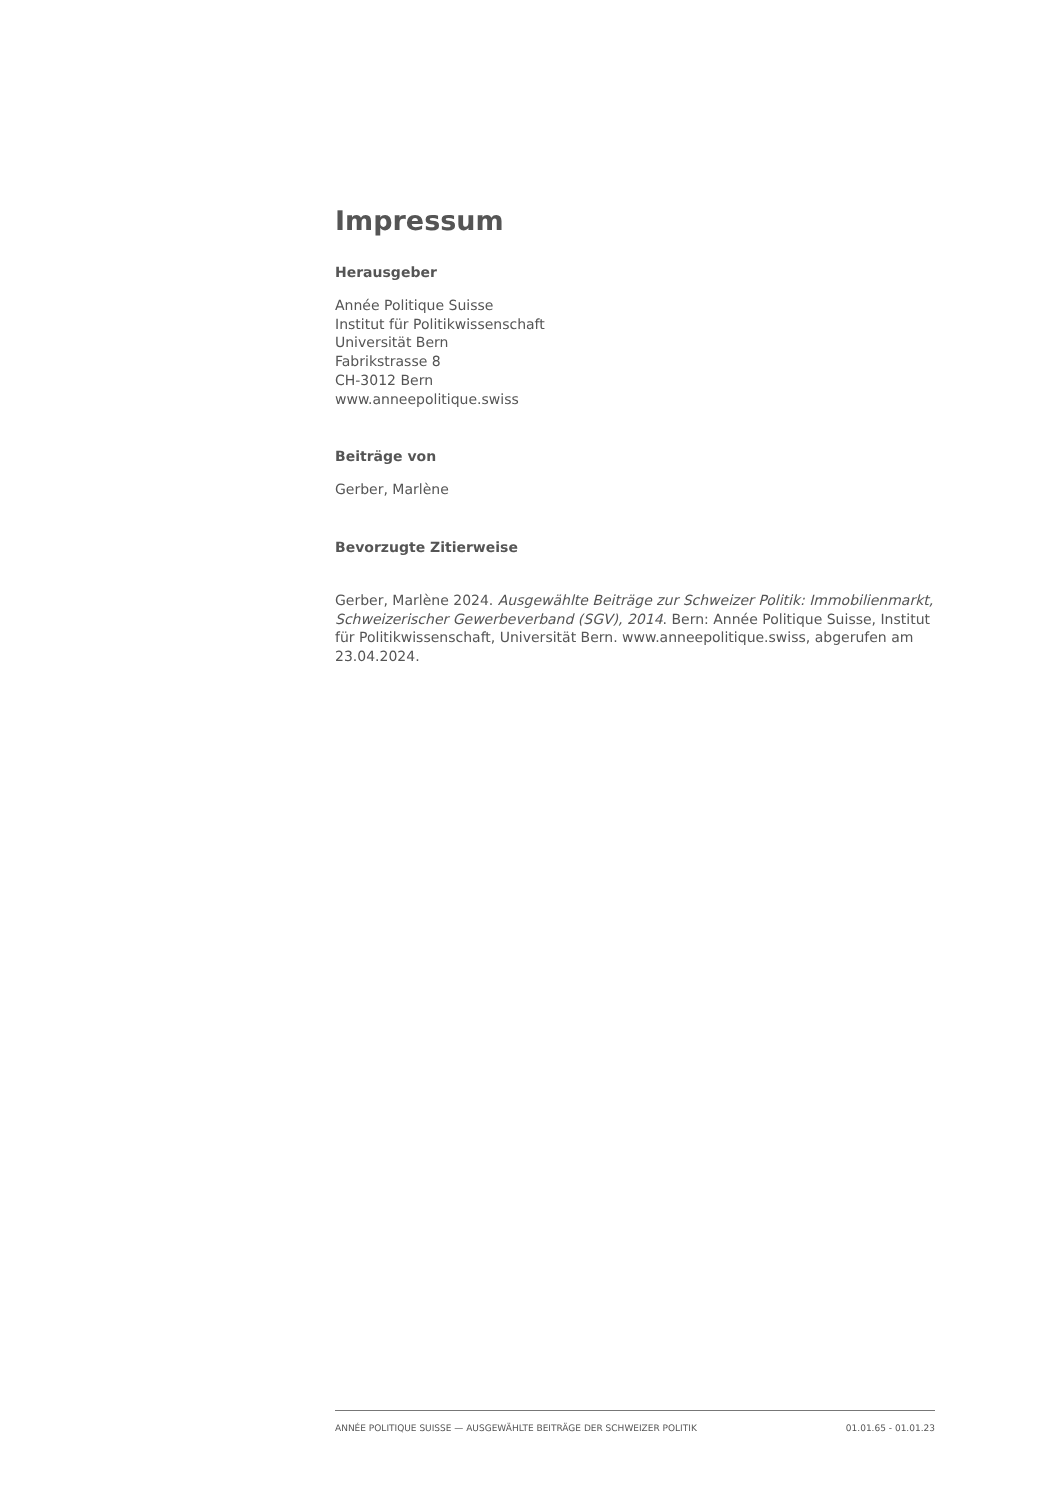Impressum
Herausgeber
Année Politique Suisse
Institut für Politikwissenschaft
Universität Bern
Fabrikstrasse 8
CH-3012 Bern
www.anneepolitique.swiss
Beiträge von
Gerber, Marlène
Bevorzugte Zitierweise
Gerber, Marlène 2024. Ausgewählte Beiträge zur Schweizer Politik: Immobilienmarkt, Schweizerischer Gewerbeverband (SGV), 2014. Bern: Année Politique Suisse, Institut für Politikwissenschaft, Universität Bern. www.anneepolitique.swiss, abgerufen am 23.04.2024.
ANNÉE POLITIQUE SUISSE — AUSGEWÄHLTE BEITRÄGE DER SCHWEIZER POLITIK 01.01.65 - 01.01.23